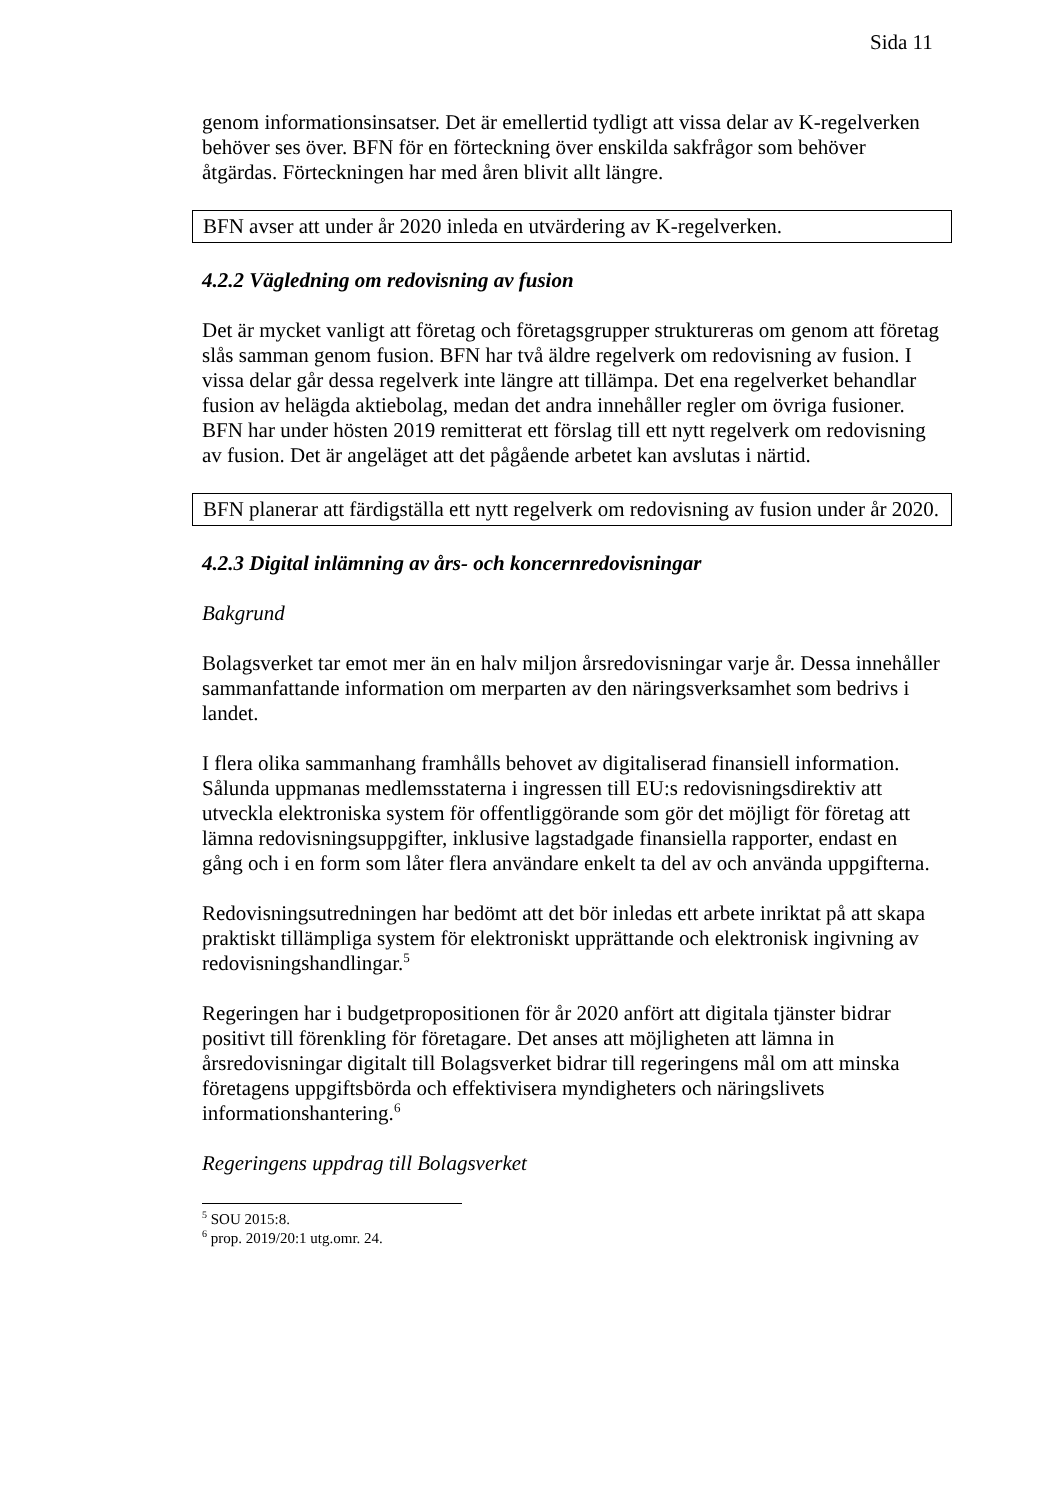Sida 11
genom informationsinsatser. Det är emellertid tydligt att vissa delar av K-regelverken behöver ses över. BFN för en förteckning över enskilda sakfrågor som behöver åtgärdas. Förteckningen har med åren blivit allt längre.
BFN avser att under år 2020 inleda en utvärdering av K-regelverken.
4.2.2 Vägledning om redovisning av fusion
Det är mycket vanligt att företag och företagsgrupper struktureras om genom att företag slås samman genom fusion. BFN har två äldre regelverk om redovisning av fusion. I vissa delar går dessa regelverk inte längre att tillämpa. Det ena regelverket behandlar fusion av helägda aktiebolag, medan det andra innehåller regler om övriga fusioner. BFN har under hösten 2019 remitterat ett förslag till ett nytt regelverk om redovisning av fusion. Det är angeläget att det pågående arbetet kan avslutas i närtid.
BFN planerar att färdigställa ett nytt regelverk om redovisning av fusion under år 2020.
4.2.3 Digital inlämning av års- och koncernredovisningar
Bakgrund
Bolagsverket tar emot mer än en halv miljon årsredovisningar varje år. Dessa innehåller sammanfattande information om merparten av den näringsverksamhet som bedrivs i landet.
I flera olika sammanhang framhålls behovet av digitaliserad finansiell information. Sålunda uppmanas medlemsstaterna i ingressen till EU:s redovisningsdirektiv att utveckla elektroniska system för offentliggörande som gör det möjligt för företag att lämna redovisningsuppgifter, inklusive lagstadgade finansiella rapporter, endast en gång och i en form som låter flera användare enkelt ta del av och använda uppgifterna.
Redovisningsutredningen har bedömt att det bör inledas ett arbete inriktat på att skapa praktiskt tillämpliga system för elektroniskt upprättande och elektronisk ingivning av redovisningshandlingar.<sup>5</sup>
Regeringen har i budgetpropositionen för år 2020 anfört att digitala tjänster bidrar positivt till förenkling för företagare. Det anses att möjligheten att lämna in årsredovisningar digitalt till Bolagsverket bidrar till regeringens mål om att minska företagens uppgiftsbörda och effektivisera myndigheters och näringslivets informationshantering.<sup>6</sup>
Regeringens uppdrag till Bolagsverket
<sup>5</sup> SOU 2015:8.
<sup>6</sup> prop. 2019/20:1 utg.omr. 24.